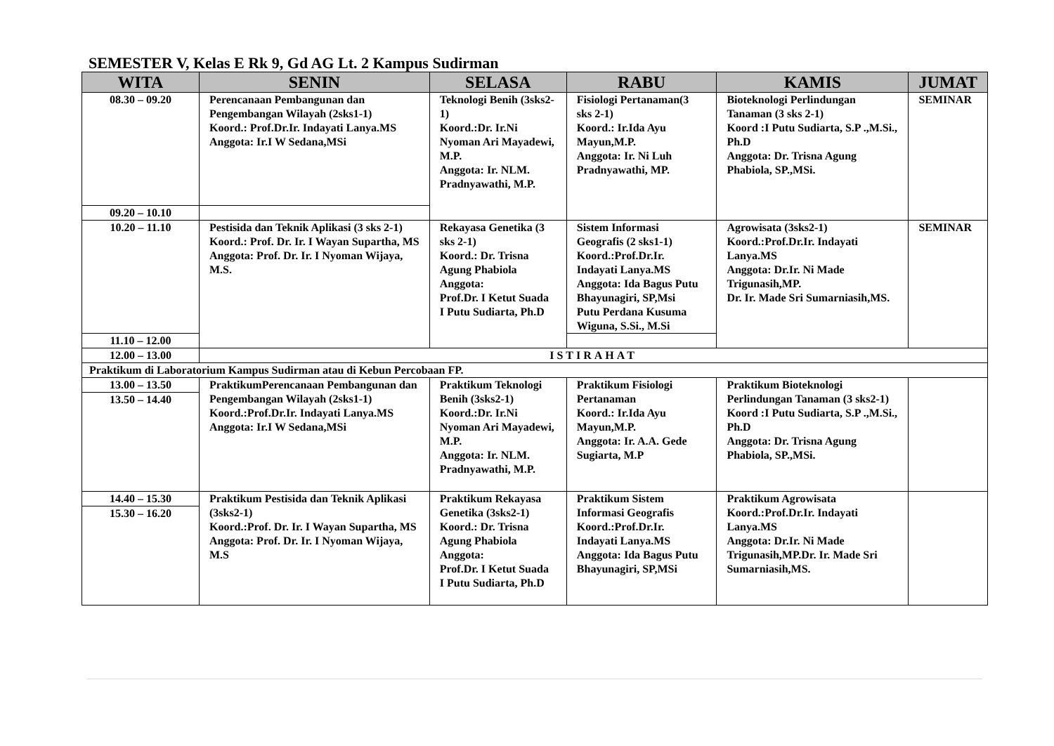SEMESTER V, Kelas E Rk 9, Gd AG Lt. 2 Kampus Sudirman
| WITA | SENIN | SELASA | RABU | KAMIS | JUMAT |
| --- | --- | --- | --- | --- | --- |
| 08.30 – 09.20 | Perencanaan Pembangunan dan Pengembangan Wilayah (2sks1-1) Koord.: Prof.Dr.Ir. Indayati Lanya.MS Anggota: Ir.I W Sedana,MSi | Teknologi Benih (3sks2-1) Koord.:Dr. Ir.Ni Nyoman Ari Mayadewi, M.P. Anggota: Ir. NLM. Pradnyawathi, M.P. | Fisiologi Pertanaman(3 sks 2-1) Koord.: Ir.Ida Ayu Mayun,M.P. Anggota: Ir. Ni Luh Pradnyawathi, MP. | Bioteknologi Perlindungan Tanaman (3 sks 2-1) Koord :I Putu Sudiarta, S.P .,M.Si., Ph.D Anggota: Dr. Trisna Agung Phabiola, SP.,MSi. | SEMINAR |
| 09.20 – 10.10 | | | | | |
| 10.20 – 11.10 | Pestisida dan Teknik Aplikasi (3 sks 2-1) Koord.: Prof. Dr. Ir. I Wayan Supartha, MS Anggota: Prof. Dr. Ir. I Nyoman Wijaya, M.S. | Rekayasa Genetika (3 sks 2-1) Koord.: Dr. Trisna Agung Phabiola Anggota: Prof.Dr. I Ketut Suada I Putu Sudiarta, Ph.D | Sistem Informasi Geografis (2 sks1-1) Koord.:Prof.Dr.Ir. Indayati Lanya.MS Anggota: Ida Bagus Putu Bhayunagiri, SP,Msi Putu Perdana Kusuma Wiguna, S.Si., M.Si | Agrowisata (3sks2-1) Koord.:Prof.Dr.Ir. Indayati Lanya.MS Anggota: Dr.Ir. Ni Made Trigunasih,MP. Dr. Ir. Made Sri Sumarniasih,MS. | SEMINAR |
| 11.10 – 12.00 | | | | | |
| 12.00 – 13.00 | ISTIRAHAT | | | | |
| Praktikum di Laboratorium Kampus Sudirman atau di Kebun Percobaan FP. | | | | | |
| 13.00 – 13.50 | PraktikumPerencanaan Pembangunan dan Pengembangan Wilayah (2sks1-1) Koord.:Prof.Dr.Ir. Indayati Lanya.MS Anggota: Ir.I W Sedana,MSi | Praktikum Teknologi Benih (3sks2-1) Koord.:Dr. Ir.Ni Nyoman Ari Mayadewi, M.P. Anggota: Ir. NLM. Pradnyawathi, M.P. | Praktikum Fisiologi Pertanaman Koord.: Ir.Ida Ayu Mayun,M.P. Anggota: Ir. A.A. Gede Sugiarta, M.P | Praktikum Bioteknologi Perlindungan Tanaman (3 sks2-1) Koord :I Putu Sudiarta, S.P .,M.Si., Ph.D Anggota: Dr. Trisna Agung Phabiola, SP.,MSi. | |
| 13.50 – 14.40 | | | | | |
| 14.40 – 15.30 | Praktikum Pestisida dan Teknik Aplikasi (3sks2-1) Koord.:Prof. Dr. Ir. I Wayan Supartha, MS Anggota: Prof. Dr. Ir. I Nyoman Wijaya, M.S | Praktikum Rekayasa Genetika (3sks2-1) Koord.: Dr. Trisna Agung Phabiola Anggota: Prof.Dr. I Ketut Suada I Putu Sudiarta, Ph.D | Praktikum Sistem Informasi Geografis Koord.:Prof.Dr.Ir. Indayati Lanya.MS Anggota: Ida Bagus Putu Bhayunagiri, SP,MSi | Praktikum Agrowisata Koord.:Prof.Dr.Ir. Indayati Lanya.MS Anggota: Dr.Ir. Ni Made Trigunasih,MP.Dr. Ir. Made Sri Sumarniasih,MS. | |
| 15.30 – 16.20 | | | | | |